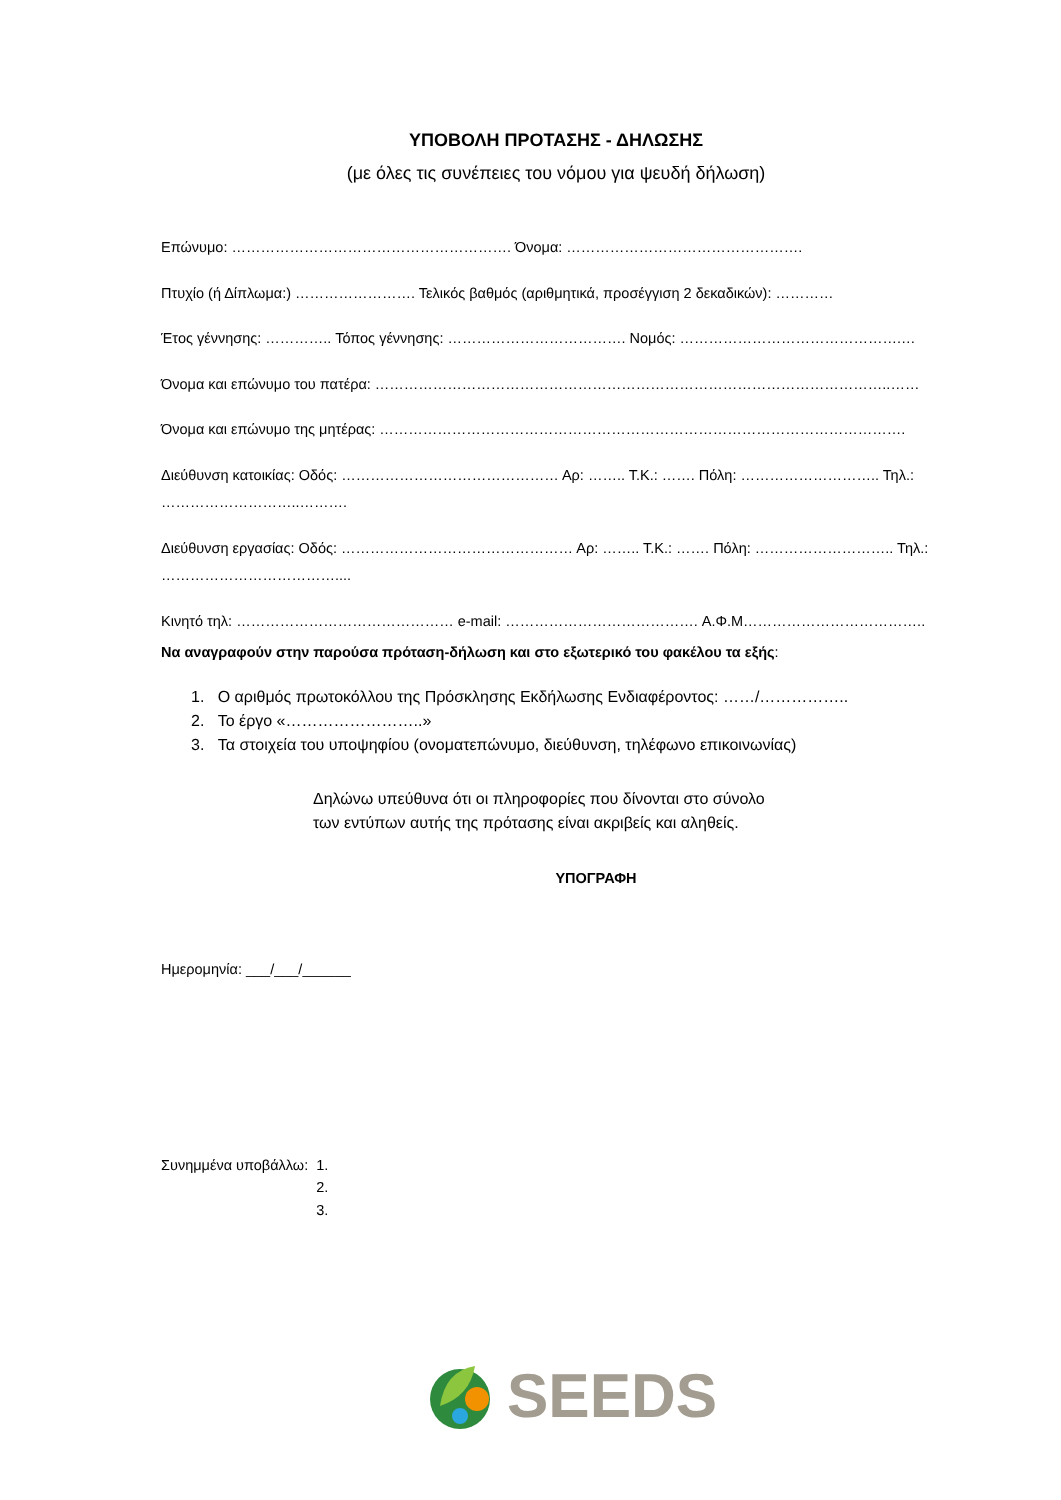ΥΠΟΒΟΛΗ ΠΡΟΤΑΣΗΣ - ΔΗΛΩΣΗΣ
(με όλες τις συνέπειες του νόμου για ψευδή δήλωση)
Επώνυμο: …………………………………………………. Όνομα: ………………………………………….
Πτυχίο (ή Δίπλωμα:) ……………………. Τελικός βαθμός (αριθμητικά, προσέγγιση 2 δεκαδικών): …………
Έτος γέννησης: ………….. Τόπος γέννησης: ………………………………. Νομός: ……………………………………….…
Όνομα και επώνυμο του πατέρα: ……………………………………………………………………………………………..……
Όνομα και επώνυμο της μητέρας: ……………………………………………………………………………………………….
Διεύθυνση κατοικίας: Οδός: ……………………………………… Αρ: …….. Τ.Κ.: ……. Πόλη: ……………………….. Τηλ.: ………………………..……….
Διεύθυνση εργασίας: Οδός: ………………………………………… Αρ: …….. Τ.Κ.: ……. Πόλη: ……………………….. Τηλ.: ………………………………....
Κινητό τηλ: ……………………………………… e-mail: …………………………………. Α.Φ.Μ………………………………..
Να αναγραφούν στην παρούσα πρόταση-δήλωση και στο εξωτερικό του φακέλου τα εξής:
1. Ο αριθμός πρωτοκόλλου της Πρόσκλησης Εκδήλωσης Ενδιαφέροντος: ……/……………..
2. Το έργο «……………………..»
3. Τα στοιχεία του υποψηφίου (ονοματεπώνυμο, διεύθυνση, τηλέφωνο επικοινωνίας)
Δηλώνω υπεύθυνα ότι οι πληροφορίες που δίνονται στο σύνολο
των εντύπων αυτής της πρότασης είναι ακριβείς και αληθείς.
ΥΠΟΓΡΑΦΗ
Ημερομηνία: ___/___/______
Συνημμένα υποβάλλω: 1.
2.
3.
SEEDS